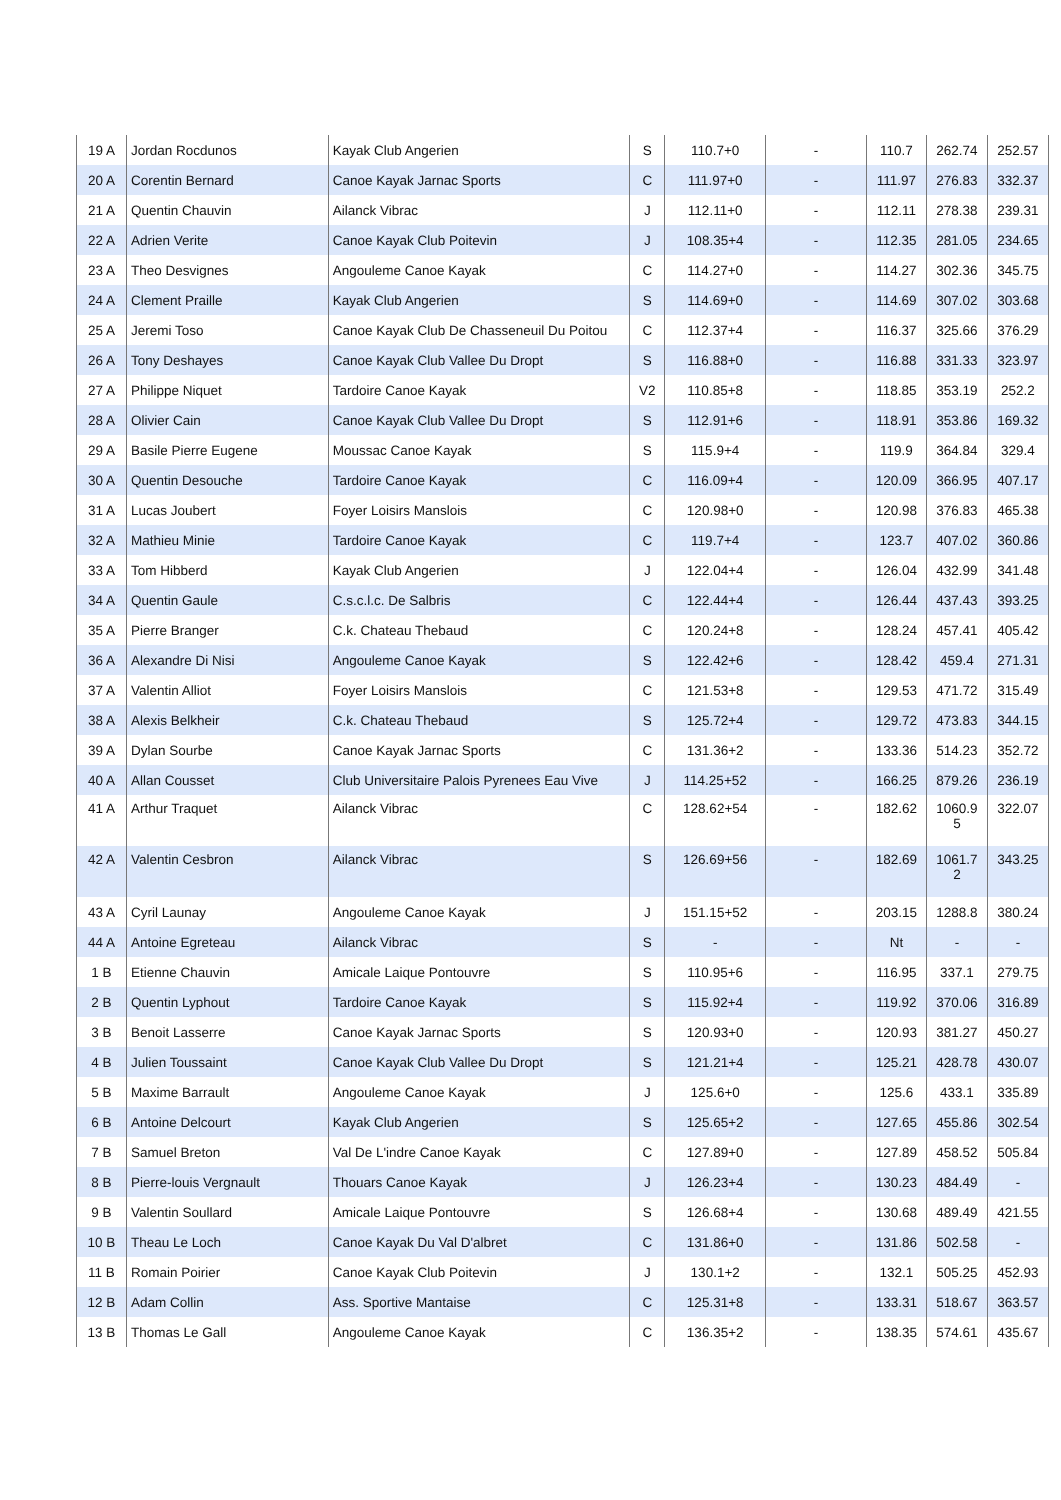| 19 A | Jordan Rocdunos | Kayak Club Angerien | S | 110.7+0 | - | 110.7 | 262.74 | 252.57 |
| 20 A | Corentin Bernard | Canoe Kayak Jarnac Sports | C | 111.97+0 | - | 111.97 | 276.83 | 332.37 |
| 21 A | Quentin Chauvin | Ailanck Vibrac | J | 112.11+0 | - | 112.11 | 278.38 | 239.31 |
| 22 A | Adrien Verite | Canoe Kayak Club Poitevin | J | 108.35+4 | - | 112.35 | 281.05 | 234.65 |
| 23 A | Theo Desvignes | Angouleme Canoe Kayak | C | 114.27+0 | - | 114.27 | 302.36 | 345.75 |
| 24 A | Clement Praille | Kayak Club Angerien | S | 114.69+0 | - | 114.69 | 307.02 | 303.68 |
| 25 A | Jeremi Toso | Canoe Kayak Club De Chasseneuil Du Poitou | C | 112.37+4 | - | 116.37 | 325.66 | 376.29 |
| 26 A | Tony Deshayes | Canoe Kayak Club Vallee Du Dropt | S | 116.88+0 | - | 116.88 | 331.33 | 323.97 |
| 27 A | Philippe Niquet | Tardoire Canoe Kayak | V2 | 110.85+8 | - | 118.85 | 353.19 | 252.2 |
| 28 A | Olivier Cain | Canoe Kayak Club Vallee Du Dropt | S | 112.91+6 | - | 118.91 | 353.86 | 169.32 |
| 29 A | Basile Pierre Eugene | Moussac Canoe Kayak | S | 115.9+4 | - | 119.9 | 364.84 | 329.4 |
| 30 A | Quentin Desouche | Tardoire Canoe Kayak | C | 116.09+4 | - | 120.09 | 366.95 | 407.17 |
| 31 A | Lucas Joubert | Foyer Loisirs Manslois | C | 120.98+0 | - | 120.98 | 376.83 | 465.38 |
| 32 A | Mathieu Minie | Tardoire Canoe Kayak | C | 119.7+4 | - | 123.7 | 407.02 | 360.86 |
| 33 A | Tom Hibberd | Kayak Club Angerien | J | 122.04+4 | - | 126.04 | 432.99 | 341.48 |
| 34 A | Quentin Gaule | C.s.c.l.c. De Salbris | C | 122.44+4 | - | 126.44 | 437.43 | 393.25 |
| 35 A | Pierre Branger | C.k. Chateau Thebaud | C | 120.24+8 | - | 128.24 | 457.41 | 405.42 |
| 36 A | Alexandre Di Nisi | Angouleme Canoe Kayak | S | 122.42+6 | - | 128.42 | 459.4 | 271.31 |
| 37 A | Valentin Alliot | Foyer Loisirs Manslois | C | 121.53+8 | - | 129.53 | 471.72 | 315.49 |
| 38 A | Alexis Belkheir | C.k. Chateau Thebaud | S | 125.72+4 | - | 129.72 | 473.83 | 344.15 |
| 39 A | Dylan Sourbe | Canoe Kayak Jarnac Sports | C | 131.36+2 | - | 133.36 | 514.23 | 352.72 |
| 40 A | Allan Cousset | Club Universitaire Palois Pyrenees Eau Vive | J | 114.25+52 | - | 166.25 | 879.26 | 236.19 |
| 41 A | Arthur Traquet | Ailanck Vibrac | C | 128.62+54 | - | 182.62 | 1060.9 5 | 322.07 |
| 42 A | Valentin Cesbron | Ailanck Vibrac | S | 126.69+56 | - | 182.69 | 1061.7 2 | 343.25 |
| 43 A | Cyril Launay | Angouleme Canoe Kayak | J | 151.15+52 | - | 203.15 | 1288.8 | 380.24 |
| 44 A | Antoine Egreteau | Ailanck Vibrac | S | - | - | Nt | - | - |
| 1 B | Etienne Chauvin | Amicale Laique Pontouvre | S | 110.95+6 | - | 116.95 | 337.1 | 279.75 |
| 2 B | Quentin Lyphout | Tardoire Canoe Kayak | S | 115.92+4 | - | 119.92 | 370.06 | 316.89 |
| 3 B | Benoit Lasserre | Canoe Kayak Jarnac Sports | S | 120.93+0 | - | 120.93 | 381.27 | 450.27 |
| 4 B | Julien Toussaint | Canoe Kayak Club Vallee Du Dropt | S | 121.21+4 | - | 125.21 | 428.78 | 430.07 |
| 5 B | Maxime Barrault | Angouleme Canoe Kayak | J | 125.6+0 | - | 125.6 | 433.1 | 335.89 |
| 6 B | Antoine Delcourt | Kayak Club Angerien | S | 125.65+2 | - | 127.65 | 455.86 | 302.54 |
| 7 B | Samuel Breton | Val De L'indre Canoe Kayak | C | 127.89+0 | - | 127.89 | 458.52 | 505.84 |
| 8 B | Pierre-louis Vergnault | Thouars Canoe Kayak | J | 126.23+4 | - | 130.23 | 484.49 | - |
| 9 B | Valentin Soullard | Amicale Laique Pontouvre | S | 126.68+4 | - | 130.68 | 489.49 | 421.55 |
| 10 B | Theau Le Loch | Canoe Kayak Du Val D'albret | C | 131.86+0 | - | 131.86 | 502.58 | - |
| 11 B | Romain Poirier | Canoe Kayak Club Poitevin | J | 130.1+2 | - | 132.1 | 505.25 | 452.93 |
| 12 B | Adam Collin | Ass. Sportive Mantaise | C | 125.31+8 | - | 133.31 | 518.67 | 363.57 |
| 13 B | Thomas Le Gall | Angouleme Canoe Kayak | C | 136.35+2 | - | 138.35 | 574.61 | 435.67 |